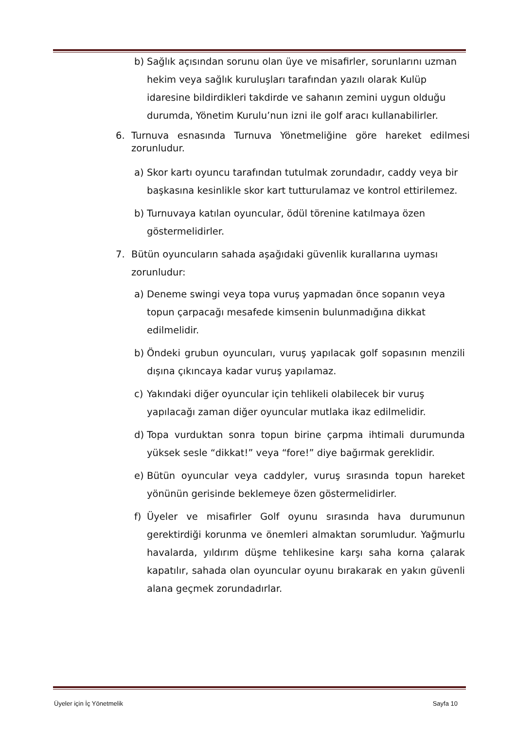b) Sağlık açısından sorunu olan üye ve misafirler, sorunlarını uzman hekim veya sağlık kuruluşları tarafından yazılı olarak Kulüp idaresine bildirdikleri takdirde ve sahanın zemini uygun olduğu durumda, Yönetim Kurulu’nun izni ile golf aracı kullanabilirler.
6. Turnuva esnasında Turnuva Yönetmeliğine göre hareket edilmesi zorunludur.
a) Skor kartı oyuncu tarafından tutulmak zorundadır, caddy veya bir başkasına kesinlikle skor kart tutturulamaz ve kontrol ettirilemez.
b) Turnuvaya katılan oyuncular, ödül törenine katılmaya özen göstermelidirler.
7. Bütün oyuncuların sahada aşağıdaki güvenlik kurallarına uyması zorunludur:
a) Deneme swingi veya topa vuruş yapmadan önce sopanın veya topun çarpacağı mesafede kimsenin bulunmadığına dikkat edilmelidir.
b) Öndeki grubun oyuncuları, vuruş yapılacak golf sopasının menzili dışına çıkıncaya kadar vuruş yapılamaz.
c) Yakındaki diğer oyuncular için tehlikeli olabilecek bir vuruş yapılacağı zaman diğer oyuncular mutlaka ikaz edilmelidir.
d) Topa vurduktan sonra topun birine çarpma ihtimali durumunda yüksek sesle “dikkat!” veya “fore!” diye bağırmak gereklidir.
e) Bütün oyuncular veya caddyler, vuruş sırasında topun hareket yönünün gerisinde beklemeye özen göstermelidirler.
f) Üyeler ve misafirler Golf oyunu sırasında hava durumunun gerektirdiği korunma ve önemleri almaktan sorumludur. Yağmurlu havalarda, yıldırım düşme tehlikesine karşı saha korna çalarak kapatılır, sahada olan oyuncular oyunu bırakarak en yakın güvenli alana geçmek zorundadırlar.
Üyeler için İç Yönetmelik Sayfa 10